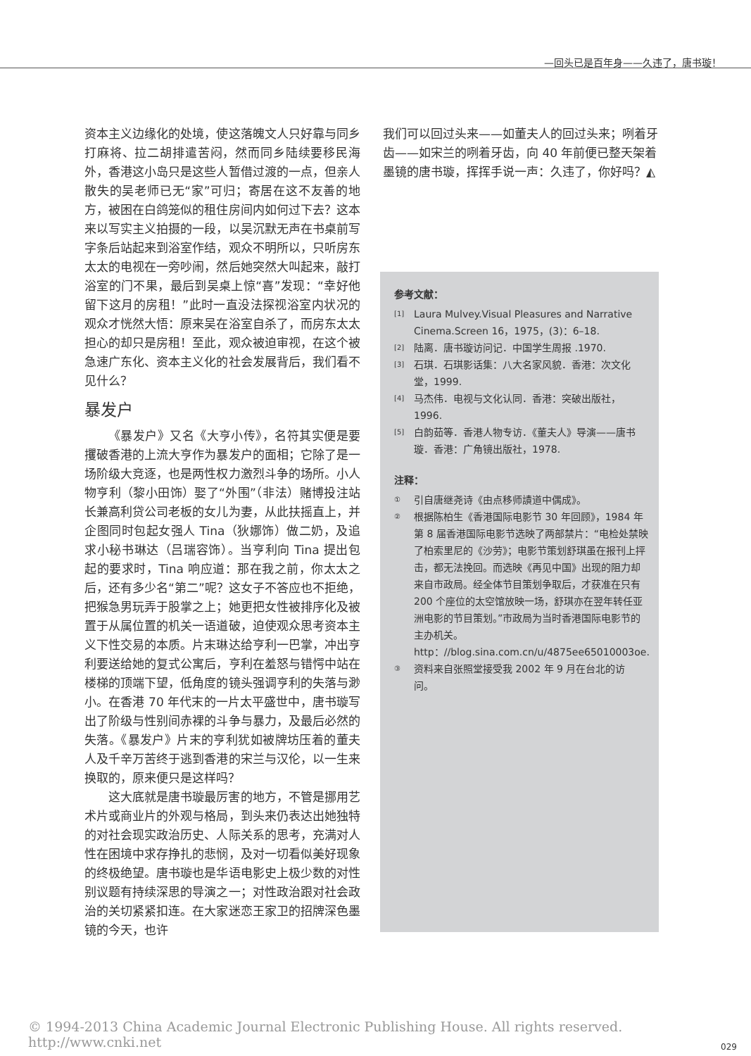—回头已是百年身——久违了，唐书璇！
资本主义边缘化的处境，使这落魄文人只好靠与同乡打麻将、拉二胡排遣苦闷，然而同乡陆续要移民海外，香港这小岛只是这些人暂借过渡的一点，但亲人散失的吴老师已无“家”可归；寄居在这不友善的地方，被困在白鸽笼似的租住房间内如何过下去？这本来以写实主义拍摄的一段，以吴沉默无声在书桌前写字条后站起来到浴室作结，观众不明所以，只听房东太太的电视在一旁吵闹，然后她突然大叫起来，敲打浴室的门不果，最后到吴桌上惊“喜”发现：“幸好他留下这月的房租！”此时一直没法探视浴室内状况的观众才恍然大悟：原来吴在浴室自杀了，而房东太太担心的却只是房租！至此，观众被迫审视，在这个被急速广东化、资本主义化的社会发展背后，我们看不见什么？
暴发户
《暴发户》又名《大亨小传》，名符其实便是要攫破香港的上流大亨作为暴发户的面相；它除了是一场阶级大竞逐，也是两性权力激烈斗争的场所。小人物亨利（黎小田饰）娶了“外围”（非法）赌博投注站长兼高利贷公司老板的女儿为妻，从此扶摇直上，并企图同时包起女强人 Tina（狄娜饰）做二奶，及追求小秘书琳达（吕瑞容饰）。当亨利向 Tina 提出包起的要求时，Tina 响应道：那在我之前，你太太之后，还有多少名“第二”呢？这女子不答应也不拒绝，把猴急男玩弄于股掌之上；她更把女性被排序化及被置于从属位置的机关一语道破，迫使观众思考资本主义下性交易的本质。片末琳达给亨利一巴掌，冲出亨利要送给她的复式公寓后，亨利在羞怒与错愕中站在楼梯的顶端下望，低角度的镜头强调亨利的失落与渺小。在香港 70 年代末的一片太平盛世中，唐书璇写出了阶级与性别间赤裸的斗争与暴力，及最后必然的失落。《暴发户》片末的亨利犹如被牌坊压着的董夫人及千辛万苦终于逃到香港的宋兰与汉伦，以一生来换取的，原来便只是这样吗？
这大底就是唐书璇最厉害的地方，不管是挪用艺术片或商业片的外观与格局，到头来仍表达出她独特的对社会现实政治历史、人际关系的思考，充满对人性在困境中求存挣扎的悲悯，及对一切看似美好现象的终极绝望。唐书璇也是华语电影史上极少数的对性别议题有持续深思的导演之一；对性政治跟对社会政治的关切紧紧扣连。在大家迷恋王家卫的招牌深色墨镜的今天，也许
我们可以回过头来——如董夫人的回过头来；咧着牙齿——如宋兰的咧着牙齿，向 40 年前便已整天架着墨镜的唐书璇，挥挥手说一声：久违了，你好吗？◭
参考文献：
[1] Laura Mulvey.Visual Pleasures and Narrative Cinema.Screen 16，1975，(3)：6–18.
[2] 陆离．唐书璇访问记．中国学生周报 .1970.
[3] 石琪．石琪影话集：八大名家风貌．香港：次文化堂，1999.
[4] 马杰伟．电视与文化认同．香港：突破出版社，1996.
[5] 白韵茹等．香港人物专访．《董夫人》导演——唐书璇．香港：广角镜出版社，1978.
注释：
① 引自唐继尧诗《由点移师謮道中偶成》。
② 根据陈柏生《香港国际电影节 30 年回顾》，1984 年第 8 届香港国际电影节选映了两部禁片：“电检处禁映了柏索里尼的《沙劳》；电影节策划舒琪虽在报刊上抨击，都无法挽回。而选映《再见中国》出现的阻力却来自市政局。经全体节目策划争取后，才获准在只有 200 个座位的太空馆放映一场，舒琪亦在翌年转任亚洲电影的节目策划。”市政局为当时香港国际电影节的主办机关。http：//blog.sina.com.cn/u/4875ee65010003oe.
③ 资料来自张照堂接受我 2002 年 9 月在台北的访问。
© 1994-2013 China Academic Journal Electronic Publishing House. All rights reserved. http://www.cnki.net
029